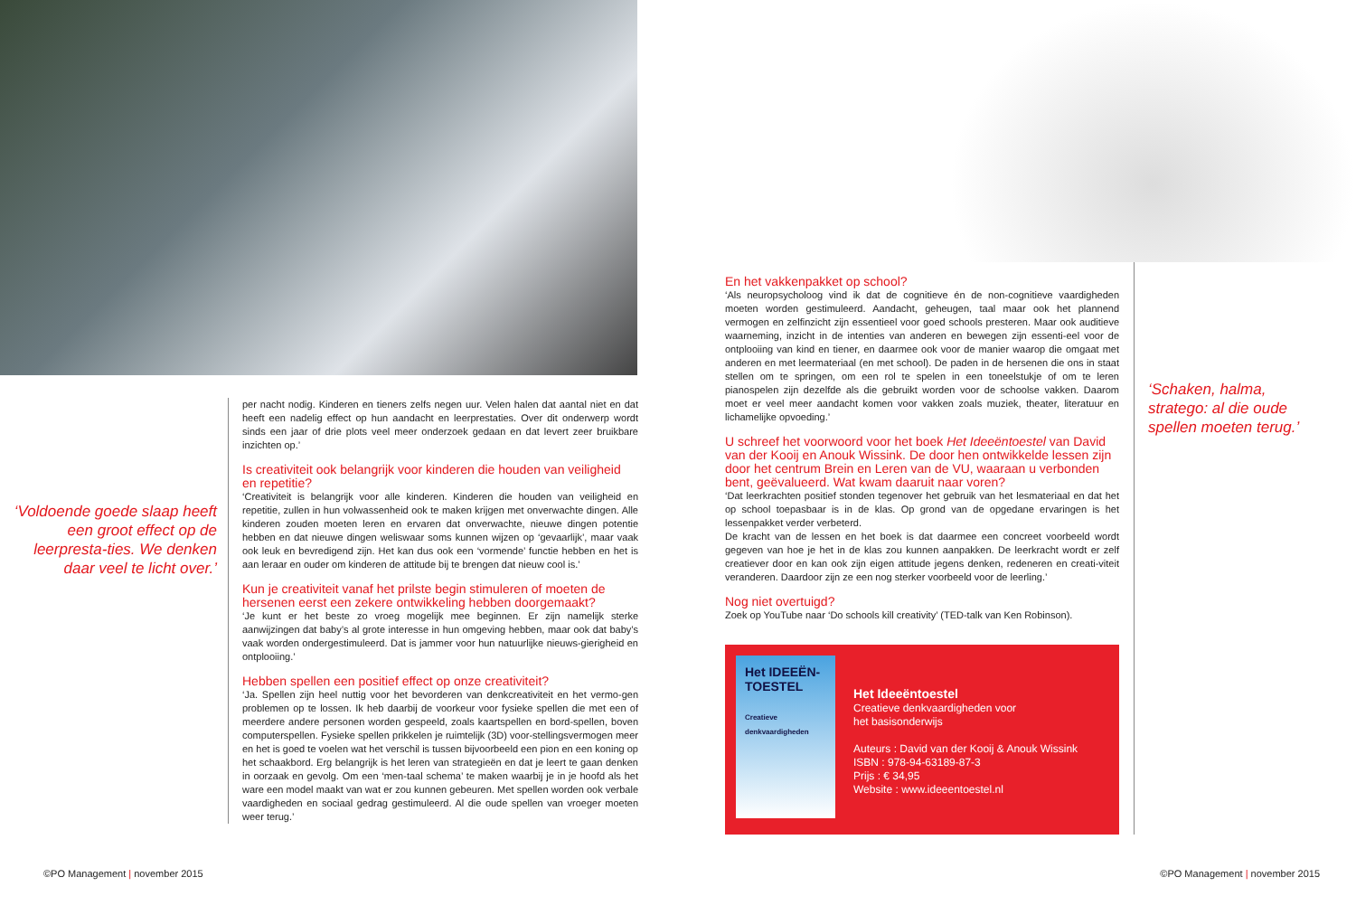‘Voldoende goede slaap heeft een groot effect op de leerpresta-ties. We denken daar veel te licht over.’
per nacht nodig. Kinderen en tieners zelfs negen uur. Velen halen dat aantal niet en dat heeft een nadelig effect op hun aandacht en leerprestaties. Over dit onderwerp wordt sinds een jaar of drie plots veel meer onderzoek gedaan en dat levert zeer bruikbare inzichten op.’
Is creativiteit ook belangrijk voor kinderen die houden van veiligheid en repetitie?
‘Creativiteit is belangrijk voor alle kinderen. Kinderen die houden van veiligheid en repetitie, zullen in hun volwassenheid ook te maken krijgen met onverwachte dingen. Alle kinderen zouden moeten leren en ervaren dat onverwachte, nieuwe dingen potentie hebben en dat nieuwe dingen weliswaar soms kunnen wijzen op ‘gevaarlijk’, maar vaak ook leuk en bevredigend zijn. Het kan dus ook een ‘vormende’ functie hebben en het is aan leraar en ouder om kinderen de attitude bij te brengen dat nieuw cool is.’
Kun je creativiteit vanaf het prilste begin stimuleren of moeten de hersenen eerst een zekere ontwikkeling hebben doorgemaakt?
‘Je kunt er het beste zo vroeg mogelijk mee beginnen. Er zijn namelijk sterke aanwijzingen dat baby’s al grote interesse in hun omgeving hebben, maar ook dat baby’s vaak worden ondergestimuleerd. Dat is jammer voor hun natuurlijke nieuws-gierigheid en ontplooiing.’
Hebben spellen een positief effect op onze creativiteit?
‘Ja. Spellen zijn heel nuttig voor het bevorderen van denkcreativiteit en het vermo-gen problemen op te lossen. Ik heb daarbij de voorkeur voor fysieke spellen die met een of meerdere andere personen worden gespeeld, zoals kaartspellen en bord-spellen, boven computerspellen. Fysieke spellen prikkelen je ruimtelijk (3D) voor-stellingsvermogen meer en het is goed te voelen wat het verschil is tussen bijvoorbeeld een pion en een koning op het schaakbord. Erg belangrijk is het leren van strategieën en dat je leert te gaan denken in oorzaak en gevolg. Om een ‘men-taal schema’ te maken waarbij je in je hoofd als het ware een model maakt van wat er zou kunnen gebeuren. Met spellen worden ook verbale vaardigheden en sociaal gedrag gestimuleerd. Al die oude spellen van vroeger moeten weer terug.’
©PO Management | november 2015
En het vakkenpakket op school?
‘Als neuropsycholoog vind ik dat de cognitieve én de non-cognitieve vaardigheden moeten worden gestimuleerd. Aandacht, geheugen, taal maar ook het plannend vermogen en zelfinzicht zijn essentieel voor goed schools presteren. Maar ook auditieve waarneming, inzicht in de intenties van anderen en bewegen zijn essenti-eel voor de ontplooiing van kind en tiener, en daarmee ook voor de manier waarop die omgaat met anderen en met leermateriaal (en met school). De paden in de hersenen die ons in staat stellen om te springen, om een rol te spelen in een toneelstukje of om te leren pianospelen zijn dezelfde als die gebruikt worden voor de schoolse vakken. Daarom moet er veel meer aandacht komen voor vakken zoals muziek, theater, literatuur en lichamelijke opvoeding.’
U schreef het voorwoord voor het boek Het Ideeëntoestel van David van der Kooij en Anouk Wissink. De door hen ontwikkelde lessen zijn door het centrum Brein en Leren van de VU, waaraan u verbonden bent, geëvalueerd. Wat kwam daaruit naar voren?
‘Dat leerkrachten positief stonden tegenover het gebruik van het lesmateriaal en dat het op school toepasbaar is in de klas. Op grond van de opgedane ervaringen is het lessenpakket verder verbeterd.
De kracht van de lessen en het boek is dat daarmee een concreet voorbeeld wordt gegeven van hoe je het in de klas zou kunnen aanpakken. De leerkracht wordt er zelf creatiever door en kan ook zijn eigen attitude jegens denken, redeneren en creati-viteit veranderen. Daardoor zijn ze een nog sterker voorbeeld voor de leerling.’
Nog niet overtuigd?
Zoek op YouTube naar ‘Do schools kill creativity’ (TED-talk van Ken Robinson).
Het IDEEËN-TOESTEL
Creatieve denkvaardigheden
Het Ideeëntoestel
Creatieve denkvaardigheden voor
het basisonderwijs
Auteurs : David van der Kooij & Anouk Wissink
ISBN : 978-94-63189-87-3
Prijs : € 34,95
Website : www.ideeentoestel.nl
‘Schaken, halma, stratego: al die oude spellen moeten terug.’
©PO Management | november 2015